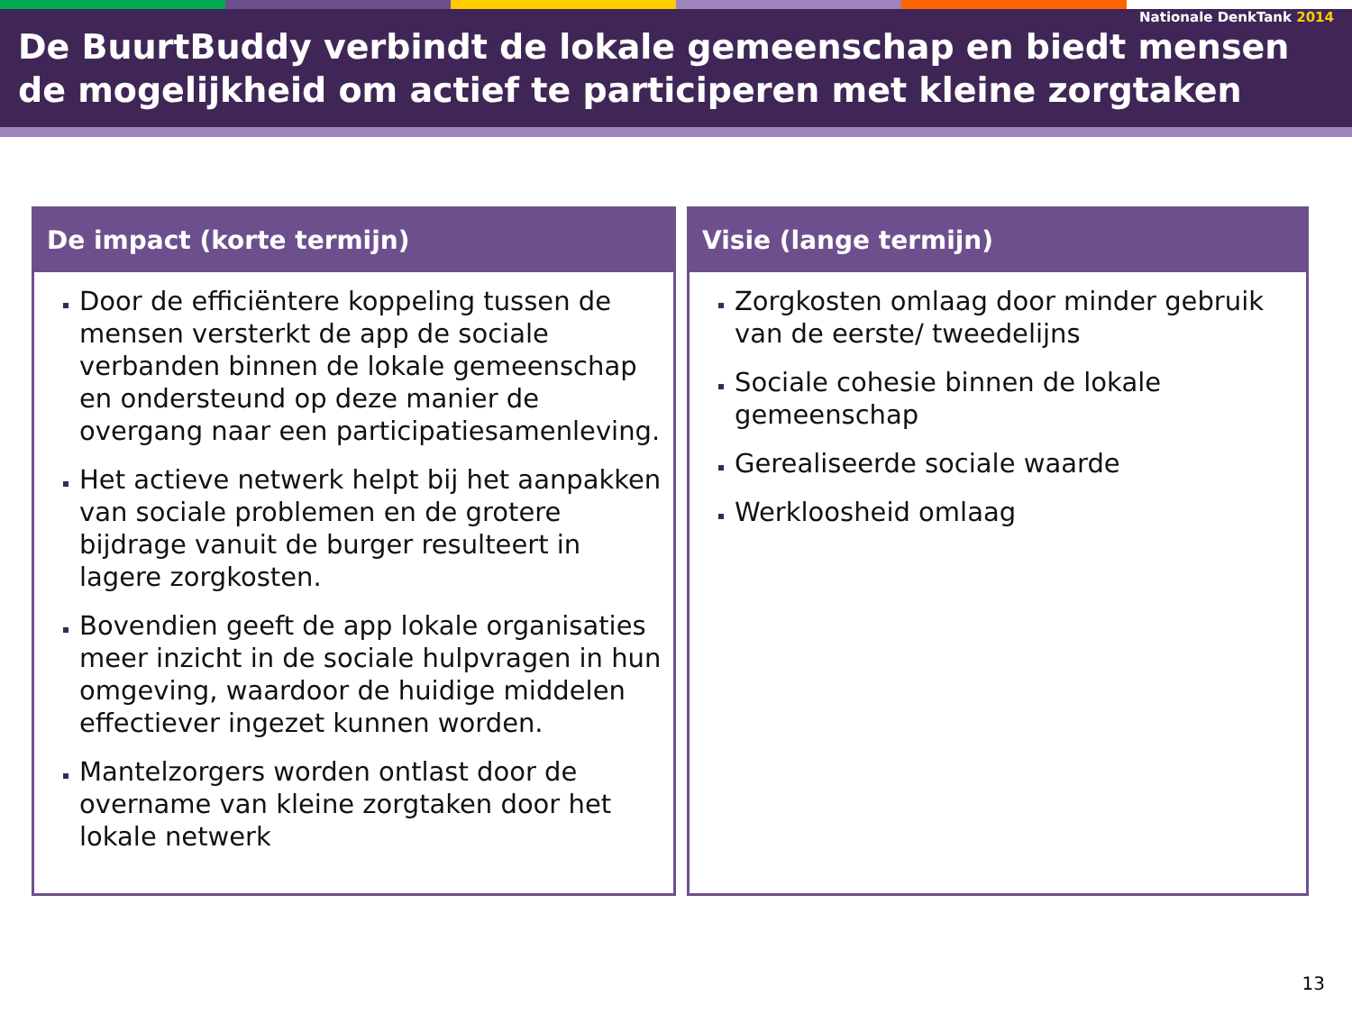Nationale DenkTank 2014
De BuurtBuddy verbindt de lokale gemeenschap en biedt mensen de mogelijkheid om actief te participeren met kleine zorgtaken
De impact (korte termijn)
Door de efficiëntere koppeling tussen de mensen versterkt de app de sociale verbanden binnen de lokale gemeenschap en ondersteund op deze manier de overgang naar een participatiesamenleving.
Het actieve netwerk helpt bij het aanpakken van sociale problemen en de grotere bijdrage vanuit de burger resulteert in lagere zorgkosten.
Bovendien geeft de app lokale organisaties meer inzicht in de sociale hulpvragen in hun omgeving, waardoor de huidige middelen effectiever ingezet kunnen worden.
Mantelzorgers worden ontlast door de overname van kleine zorgtaken door het lokale netwerk
Visie (lange termijn)
Zorgkosten omlaag door minder gebruik van de eerste/ tweedelijns
Sociale cohesie binnen de lokale gemeenschap
Gerealiseerde sociale waarde
Werkloosheid omlaag
13